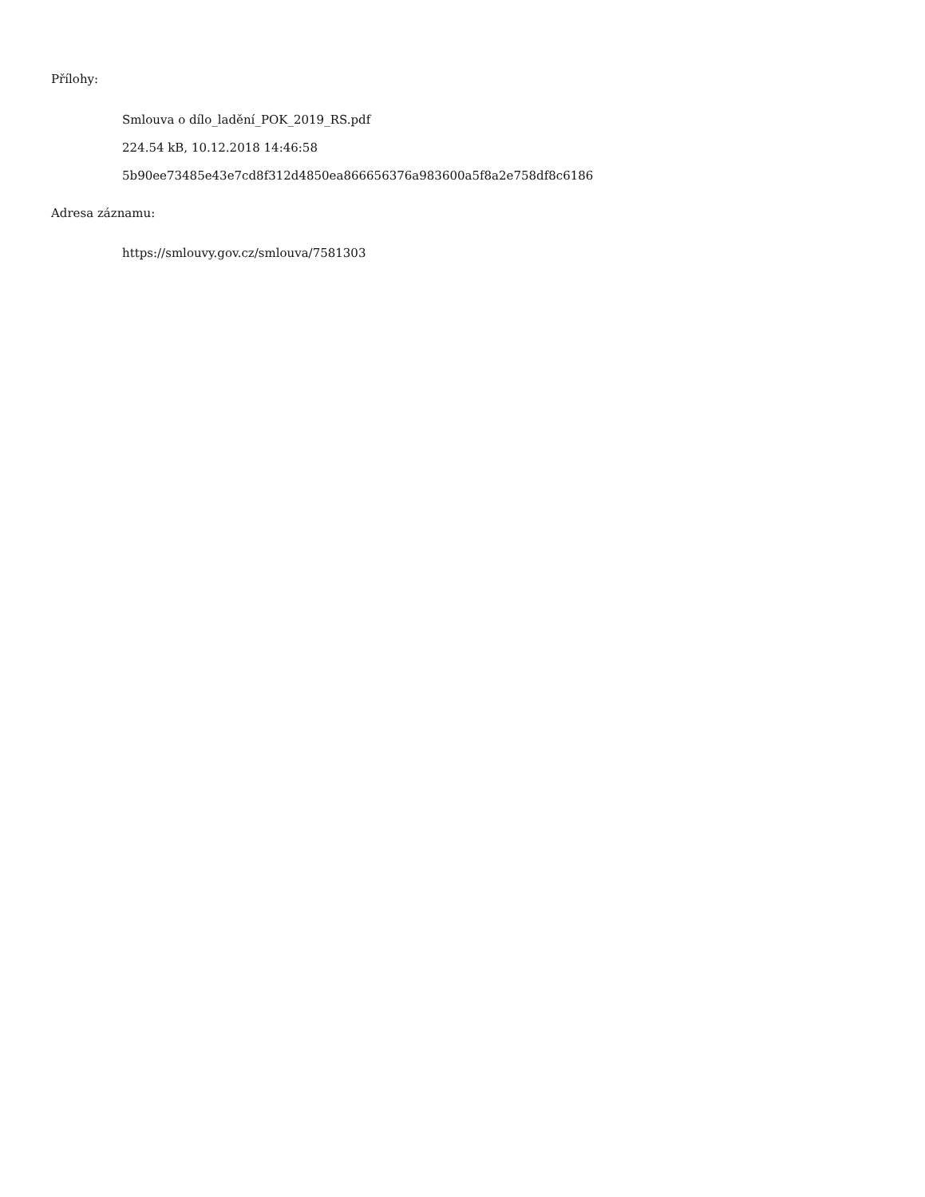Přílohy:
Smlouva o dílo_ladění_POK_2019_RS.pdf
224.54 kB, 10.12.2018 14:46:58
5b90ee73485e43e7cd8f312d4850ea866656376a983600a5f8a2e758df8c6186
Adresa záznamu:
https://smlouvy.gov.cz/smlouva/7581303